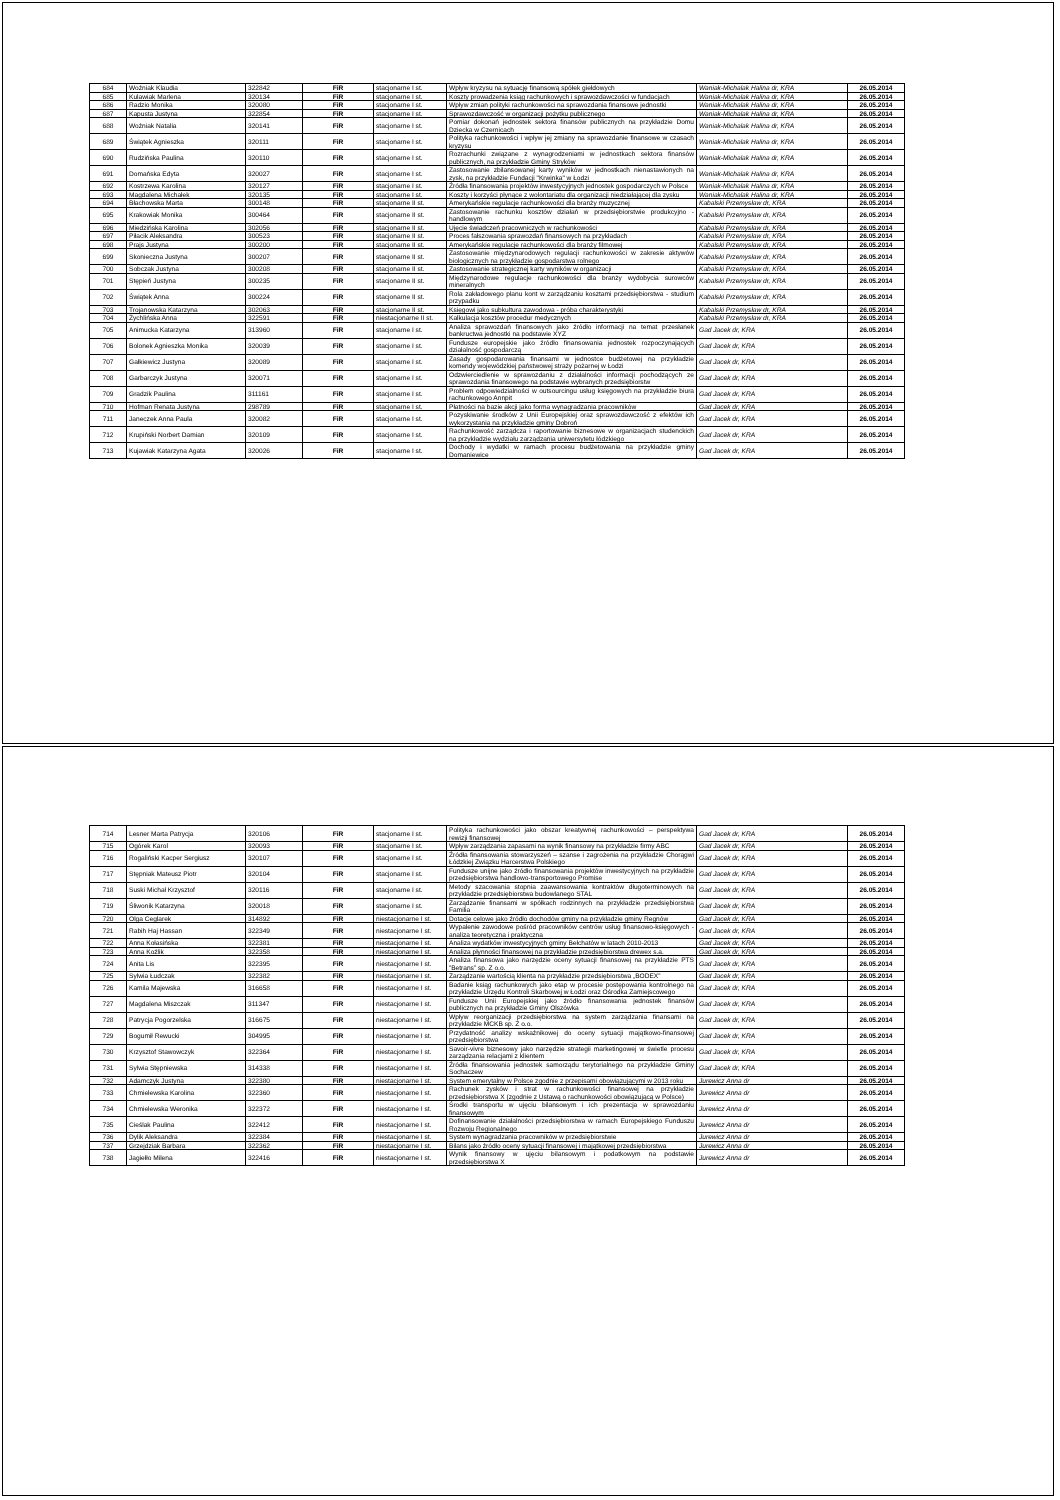| 684 | Woźniak Klaudia | 322842 | FiR | stacjonarne I st. | Wpływ kryzysu na sytuację finansową spółek giełdowych | Waniak-Michalak Halina dr, KRA | 26.05.2014 |
| 685 | Kulawiak Marlena | 320134 | FiR | stacjonarne I st. | Koszty prowadzenia ksiąg rachunkowych i sprawozdawczości w fundacjach | Waniak-Michalak Halina dr, KRA | 26.05.2014 |
| 686 | Radzio Monika | 320080 | FiR | stacjonarne I st. | Wpływ zmian polityki rachunkowości na sprawozdania finansowe jednostki | Waniak-Michalak Halina dr, KRA | 26.05.2014 |
| 687 | Kapusta Justyna | 322854 | FiR | stacjonarne I st. | Sprawozdawczość w organizacji pożytku publicznego | Waniak-Michalak Halina dr, KRA | 26.05.2014 |
| 688 | Woźniak Natalia | 320141 | FiR | stacjonarne I st. | Pomiar dokonań jednostek sektora finansów publicznych na przykładzie Domu Dziecka w Czernicach | Waniak-Michalak Halina dr, KRA | 26.05.2014 |
| 689 | Świątek Agnieszka | 320111 | FiR | stacjonarne I st. | Polityka rachunkowości i wpływ jej zmiany na sprawozdanie finansowe w czasach kryzysu | Waniak-Michalak Halina dr, KRA | 26.05.2014 |
| 690 | Rudzińska Paulina | 320110 | FiR | stacjonarne I st. | Rozrachunki związane z wynagrodzeniami w jednostkach sektora finansów publicznych, na przykładzie Gminy Stryków | Waniak-Michalak Halina dr, KRA | 26.05.2014 |
| 691 | Domańska Edyta | 320027 | FiR | stacjonarne I st. | Zastosowanie zbilansowanej karty wyników w jednostkach nienastawionych na zysk, na przykładzie Fundacji "Krwinka" w Łodzi | Waniak-Michalak Halina dr, KRA | 26.05.2014 |
| 692 | Kostrzewa Karolina | 320127 | FiR | stacjonarne I st. | Źródła finansowania projektów inwestycyjnych jednostek gospodarczych w Polsce | Waniak-Michalak Halina dr, KRA | 26.05.2014 |
| 693 | Magdalena Michałek | 320135 | FiR | stacjonarne I st. | Koszty i korzyści płynące z wolontariatu dla organizacji niedziałającej dla zysku | Waniak-Michalak Halina dr, KRA | 26.05.2014 |
| 694 | Błachowska Marta | 300148 | FiR | stacjonarne II st. | Amerykańskie regulacje rachunkowości dla branży muzycznej | Kabalski Przemysław dr, KRA | 26.05.2014 |
| 695 | Krakowiak Monika | 300464 | FiR | stacjonarne II st. | Zastosowanie rachunku kosztów działań w przedsiębiorstwie produkcyjno - handlowym | Kabalski Przemysław dr, KRA | 26.05.2014 |
| 696 | Miedzińska Karolina | 302056 | FiR | stacjonarne II st. | Ujęcie świadczeń pracowniczych w rachunkowości | Kabalski Przemysław dr, KRA | 26.05.2014 |
| 697 | Piłacik Aleksandra | 300523 | FiR | stacjonarne II st. | Proces fałszowania sprawozdań finansowych na przykładach | Kabalski Przemysław dr, KRA | 26.05.2014 |
| 698 | Prajs Justyna | 300200 | FiR | stacjonarne II st. | Amerykańskie regulacje rachunkowości dla branży filmowej | Kabalski Przemysław dr, KRA | 26.05.2014 |
| 699 | Skonieczna Justyna | 300207 | FiR | stacjonarne II st. | Zastosowanie międzynarodowych regulacji rachunkowości w zakresie aktywów biologicznych na przykładzie gospodarstwa rolnego | Kabalski Przemysław dr, KRA | 26.05.2014 |
| 700 | Sobczak Justyna | 300208 | FiR | stacjonarne II st. | Zastosowanie strategicznej karty wyników w organizacji | Kabalski Przemysław dr, KRA | 26.05.2014 |
| 701 | Stępień Justyna | 300235 | FiR | stacjonarne II st. | Międzynarodowe regulacje rachunkowości dla branży wydobycia surowców mineralnych | Kabalski Przemysław dr, KRA | 26.05.2014 |
| 702 | Świątek Anna | 300224 | FiR | stacjonarne II st. | Rola zakładowego planu kont w zarządzaniu kosztami przedsiębiorstwa - studium przypadku | Kabalski Przemysław dr, KRA | 26.05.2014 |
| 703 | Trojanowska Katarzyna | 302063 | FiR | stacjonarne II st. | Księgowi jako subkultura zawodowa - próba charakterystyki | Kabalski Przemysław dr, KRA | 26.05.2014 |
| 704 | Żychlińska Anna | 322591 | FiR | niestacjonarne II st. | Kalkulacja kosztów procedur medycznych | Kabalski Przemysław dr, KRA | 26.05.2014 |
| 705 | Animucka Katarzyna | 313960 | FiR | stacjonarne I st. | Analiza sprawozdań finansowych jako źródło informacji na temat przesłanek bankructwa jednostki na podstawie XYZ | Gad Jacek dr, KRA | 26.05.2014 |
| 706 | Bolonek Agnieszka Monika | 320039 | FiR | stacjonarne I st. | Fundusze europejskie jako źródło finansowania jednostek rozpoczynających działalność gospodarczą | Gad Jacek dr, KRA | 26.05.2014 |
| 707 | Gałkiewicz Justyna | 320089 | FiR | stacjonarne I st. | Zasady gospodarowania finansami w jednostce budżetowej na przykładzie komendy wojewódzkiej państwowej straży pożarnej w Łodzi | Gad Jacek dr, KRA | 26.05.2014 |
| 708 | Garbarczyk Justyna | 320071 | FiR | stacjonarne I st. | Odzwierciedlenie w sprawozdaniu z działalności informacji pochodzących ze sprawozdania finansowego na podstawie wybranych przedsiębiorstw | Gad Jacek dr, KRA | 26.05.2014 |
| 709 | Gradzik Paulina | 311161 | FiR | stacjonarne I st. | Problem odpowiedzialności w outsourcingu usług księgowych na przykładzie biura rachunkowego Annpit | Gad Jacek dr, KRA | 26.05.2014 |
| 710 | Hofman Renata Justyna | 298789 | FiR | stacjonarne I st. | Płatności na bazie akcji jako forma wynagradzania pracowników | Gad Jacek dr, KRA | 26.05.2014 |
| 711 | Janeczek Anna Paula | 320082 | FiR | stacjonarne I st. | Pozyskiwanie środków z Unii Europejskiej oraz sprawozdawczość z efektów ich wykorzystania na przykładzie gminy Dobroń | Gad Jacek dr, KRA | 26.05.2014 |
| 712 | Krupiński Norbert Damian | 320109 | FiR | stacjonarne I st. | Rachunkowość zarządcza i raportowanie biznesowe w organizacjach studenckich na przykładzie wydziału zarządzania uniwersytetu łódzkiego | Gad Jacek dr, KRA | 26.05.2014 |
| 713 | Kujawiak Katarzyna Agata | 320026 | FiR | stacjonarne I st. | Dochody i wydatki w ramach procesu budżetowania na przykładzie gminy Domaniewice | Gad Jacek dr, KRA | 26.05.2014 |
| 714 | Lesner Marta Patrycja | 320106 | FiR | stacjonarne I st. | Polityka rachunkowości jako obszar kreatywnej rachunkowości – perspektywa rewizji finansowej | Gad Jacek dr, KRA | 26.05.2014 |
| 715 | Ogórek Karol | 320093 | FiR | stacjonarne I st. | Wpływ zarządzania zapasami na wynik finansowy na przykładzie firmy ABC | Gad Jacek dr, KRA | 26.05.2014 |
| 716 | Rogaliński Kacper Sergiusz | 320107 | FiR | stacjonarne I st. | Źródła finansowania stowarzyszeń – szanse i zagrożenia na przykładzie Chorągwi Łódzkiej Związku Harcerstwa Polskiego | Gad Jacek dr, KRA | 26.05.2014 |
| 717 | Stępniak Mateusz Piotr | 320104 | FiR | stacjonarne I st. | Fundusze unijne jako źródło finansowania projektów inwestycyjnych na przykładzie przedsiębiorstwa handlowo-transportowego Promise | Gad Jacek dr, KRA | 26.05.2014 |
| 718 | Suski Michał Krzysztof | 320116 | FiR | stacjonarne I st. | Metody szacowania stopnia zaawansowania kontraktów długoterminowych na przykładzie przedsiębiorstwa budowlanego STAL | Gad Jacek dr, KRA | 26.05.2014 |
| 719 | Śliwonik Katarzyna | 320018 | FiR | stacjonarne I st. | Zarządzanie finansami w spółkach rodzinnych na przykładzie przedsiębiorstwa Familia | Gad Jacek dr, KRA | 26.05.2014 |
| 720 | Olga Ceglarek | 314892 | FiR | niestacjonarne I st. | Dotacje celowe jako źródło dochodów gminy na przykładzie gminy Regnów | Gad Jacek dr, KRA | 26.05.2014 |
| 721 | Rabih Haj Hassan | 322349 | FiR | niestacjonarne I st. | Wypalenie zawodowe pośród pracowników centrów usług finansowo-księgowych - analiza teoretyczna i praktyczna | Gad Jacek dr, KRA | 26.05.2014 |
| 722 | Anna Kołasińska | 322381 | FiR | niestacjonarne I st. | Analiza wydatków inwestycyjnych gminy Bełchatów w latach 2010-2013 | Gad Jacek dr, KRA | 26.05.2014 |
| 723 | Anna Koźlik | 322358 | FiR | niestacjonarne I st. | Analiza płynności finansowej na przykładzie przedsiębiorstwa drewex s.a. | Gad Jacek dr, KRA | 26.05.2014 |
| 724 | Anita Lis | 322395 | FiR | niestacjonarne I st. | Analiza finansowa jako narzędzie oceny sytuacji finansowej na przykładzie PTS ”Betrans” sp. Z o.o. | Gad Jacek dr, KRA | 26.05.2014 |
| 725 | Sylwia Łudczak | 322382 | FiR | niestacjonarne I st. | Zarządzanie wartością klienta na przykładzie przedsiębiorstwa „BODEX” | Gad Jacek dr, KRA | 26.05.2014 |
| 726 | Kamila Majewska | 316658 | FiR | niestacjonarne I st. | Badanie ksiąg rachunkowych jako etap w procesie postępowania kontrolnego na przykładzie Urzędu Kontroli Skarbowej w Łodzi oraz Ośrodka Zamiejscowego | Gad Jacek dr, KRA | 26.05.2014 |
| 727 | Magdalena Miszczak | 311347 | FiR | niestacjonarne I st. | Fundusze Unii Europejskiej jako źródło finansowania jednostek finansów publicznych na przykładzie Gminy Olszówka | Gad Jacek dr, KRA | 26.05.2014 |
| 728 | Patrycja Pogorzelska | 316675 | FiR | niestacjonarne I st. | Wpływ reorganizacji przedsiębiorstwa na system zarządzania finansami na przykładzie MCKB sp. Z o.o. | Gad Jacek dr, KRA | 26.05.2014 |
| 729 | Bogumił Rewucki | 304995 | FiR | niestacjonarne I st. | Przydatność analizy wskaźnikowej do oceny sytuacji majątkowo-finansowej przedsiębiorstwa | Gad Jacek dr, KRA | 26.05.2014 |
| 730 | Krzysztof Stawowczyk | 322364 | FiR | niestacjonarne I st. | Savoir-vivre biznesowy jako narzędzie strategii marketingowej w świetle procesu zarządzania relacjami z klientem | Gad Jacek dr, KRA | 26.05.2014 |
| 731 | Sylwia Stępniewska | 314338 | FiR | niestacjonarne I st. | Źródła finansowania jednostek samorządu terytorialnego na przykładzie Gminy Sochaczew | Gad Jacek dr, KRA | 26.05.2014 |
| 732 | Adamczyk Justyna | 322380 | FiR | niestacjonarne I st. | System emerytalny w Polsce zgodnie z przepisami obowiązującymi w 2013 roku | Jurewicz Anna dr | 26.05.2014 |
| 733 | Chmielewska Karolina | 322360 | FiR | niestacjonarne I st. | Rachunek zysków i strat w rachunkowości finansowej na przykładzie przedsiębiorstwa X (zgodnie z Ustawą o rachunkowości obowiązującą w Polsce) | Jurewicz Anna dr | 26.05.2014 |
| 734 | Chmielewska Weronika | 322372 | FiR | niestacjonarne I st. | Środki transportu w ujęciu bilansowym i ich prezentacja w sprawozdaniu finansowym | Jurewicz Anna dr | 26.05.2014 |
| 735 | Cieślak Paulina | 322412 | FiR | niestacjonarne I st. | Dofinansowanie działalności przedsiębiorstwa w ramach Europejskiego Funduszu Rozwoju Regionalnego | Jurewicz Anna dr | 26.05.2014 |
| 736 | Dylik Aleksandra | 322384 | FiR | niestacjonarne I st. | System wynagradzania pracowników w przedsiębiorstwie | Jurewicz Anna dr | 26.05.2014 |
| 737 | Grzejdziak Barbara | 322362 | FiR | niestacjonarne I st. | Bilans jako źródło oceny sytuacji finansowej i majątkowej przedsiębiorstwa | Jurewicz Anna dr | 26.05.2014 |
| 738 | Jagiełło Milena | 322416 | FiR | niestacjonarne I st. | Wynik finansowy w ujęciu bilansowym i podatkowym na podstawie przedsiębiorstwa X | Jurewicz Anna dr | 26.05.2014 |